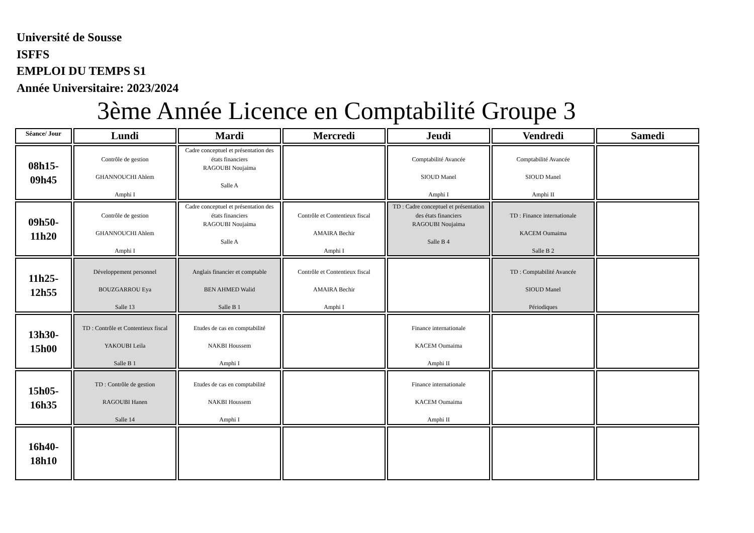Université de Sousse
ISFFS
EMPLOI DU TEMPS S1
Année Universitaire: 2023/2024
3ème Année Licence en Comptabilité Groupe 3
| Séance/ Jour | Lundi | Mardi | Mercredi | Jeudi | Vendredi | Samedi |
| --- | --- | --- | --- | --- | --- | --- |
| 08h15- 09h45 | Contrôle de gestion GHANNOUCHI Ahlem Amphi I | Cadre conceptuel et présentation des états financiers RAGOUBI Noujaima Salle A | | Comptabilité Avancée SIOUD Manel Amphi I | Comptabilité Avancée SIOUD Manel Amphi II | |
| 09h50- 11h20 | Contrôle de gestion GHANNOUCHI Ahlem Amphi I | Cadre conceptuel et présentation des états financiers RAGOUBI Noujaima Salle A | Contrôle et Contentieux fiscal AMAIRA Bechir Amphi I | TD : Cadre conceptuel et présentation des états financiers RAGOUBI Noujaima Salle B 4 | TD : Finance internationale KACEM Oumaima Salle B 2 | |
| 11h25- 12h55 | Développement personnel BOUZGARROU Eya Salle 13 | Anglais financier et comptable BEN AHMED Walid Salle B 1 | Contrôle et Contentieux fiscal AMAIRA Bechir Amphi I | | TD : Comptabilité Avancée SIOUD Manel Périodiques | |
| 13h30- 15h00 | TD : Contrôle et Contentieux fiscal YAKOUBI Leila Salle B 1 | Etudes de cas en comptabilité NAKBI Houssem Amphi I | | Finance internationale KACEM Oumaima Amphi II | | |
| 15h05- 16h35 | TD : Contrôle de gestion RAGOUBI Hanen Salle 14 | Etudes de cas en comptabilité NAKBI Houssem Amphi I | | Finance internationale KACEM Oumaima Amphi II | | |
| 16h40- 18h10 | | | | | | |